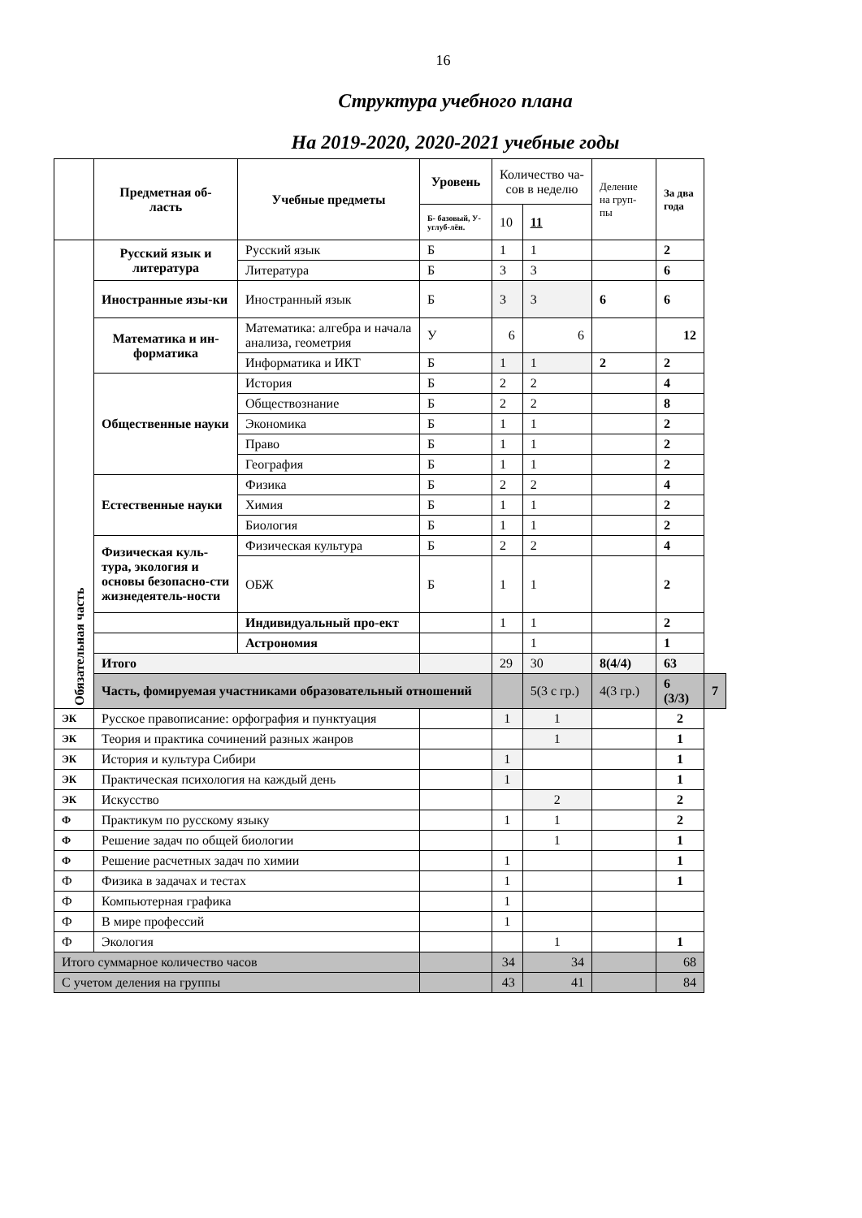16
Структура учебного плана
На 2019-2020, 2020-2021 учебные годы
| | Предметная об- ласть | Учебные предметы | Уровень | Количество ча- сов в неделю | | Деление на груп-пы | За два года | |
| --- | --- | --- | --- | --- | --- | --- | --- | --- |
| | | | Б- базовый, У- углуб-лён. | 10 | 11 | | | |
| Обязательная часть | Русский язык и литература | Русский язык | Б | 1 | 1 | | 2 | |
| | | Литература | Б | 3 | 3 | | 6 | |
| | Иностранные язы-ки | Иностранный язык | Б | 3 | 3 | 6 | 6 | |
| | Математика и ин-форматика | Математика: алгебра и начала анализа, геометрия | У | 6 | 6 | | 12 | |
| | | Информатика и ИКТ | Б | 1 | 1 | 2 | 2 | |
| | Общественные науки | История | Б | 2 | 2 | | 4 | |
| | | Обществознание | Б | 2 | 2 | | 8 | |
| | | Экономика | Б | 1 | 1 | | 2 | |
| | | Право | Б | 1 | 1 | | 2 | |
| | | География | Б | 1 | 1 | | 2 | |
| | Естественные науки | Физика | Б | 2 | 2 | | 4 | |
| | | Химия | Б | 1 | 1 | | 2 | |
| | | Биология | Б | 1 | 1 | | 2 | |
| | Физическая куль-тура, экология и основы безопасно-сти жизнедеятель-ности | Физическая культура | Б | 2 | 2 | | 4 | |
| | | ОБЖ | Б | 1 | 1 | | 2 | |
| | | Индивидуальный про-ект | | 1 | 1 | | 2 | |
| | | Астрономия | | | 1 | | 1 | |
| | Итого | | | 29 | 30 | 8(4/4) | 63 | |
| | Часть, фомируемая участниками образовательный отношений | | | | 5(3 с гр.) | 4(3 гр.) | 6 (3/3) | 7 |
| ЭК | Русское правописание: орфография и пунктуация | | | 1 | 1 | | 2 | |
| ЭК | Теория и практика сочинений разных жанров | | | | 1 | | 1 | |
| ЭК | История и культура Сибири | | | 1 | | | 1 | |
| ЭК | Практическая психология на каждый день | | | 1 | | | 1 | |
| ЭК | Искусство | | | | 2 | | 2 | |
| Ф | Практикум по русскому языку | | | 1 | 1 | | 2 | |
| Ф | Решение задач по общей биологии | | | | 1 | | 1 | |
| Ф | Решение расчетных задач по химии | | | 1 | | | 1 | |
| Ф | Физика в задачах и тестах | | | 1 | | | 1 | |
| Ф | Компьютерная графика | | | 1 | | | | |
| Ф | В мире профессий | | | 1 | | | | |
| Ф | Экология | | | | 1 | | 1 | |
| Итого суммарное количество часов | | | | 34 | 34 | | 68 | |
| С учетом деления на группы | | | | 43 | 41 | | 84 | |